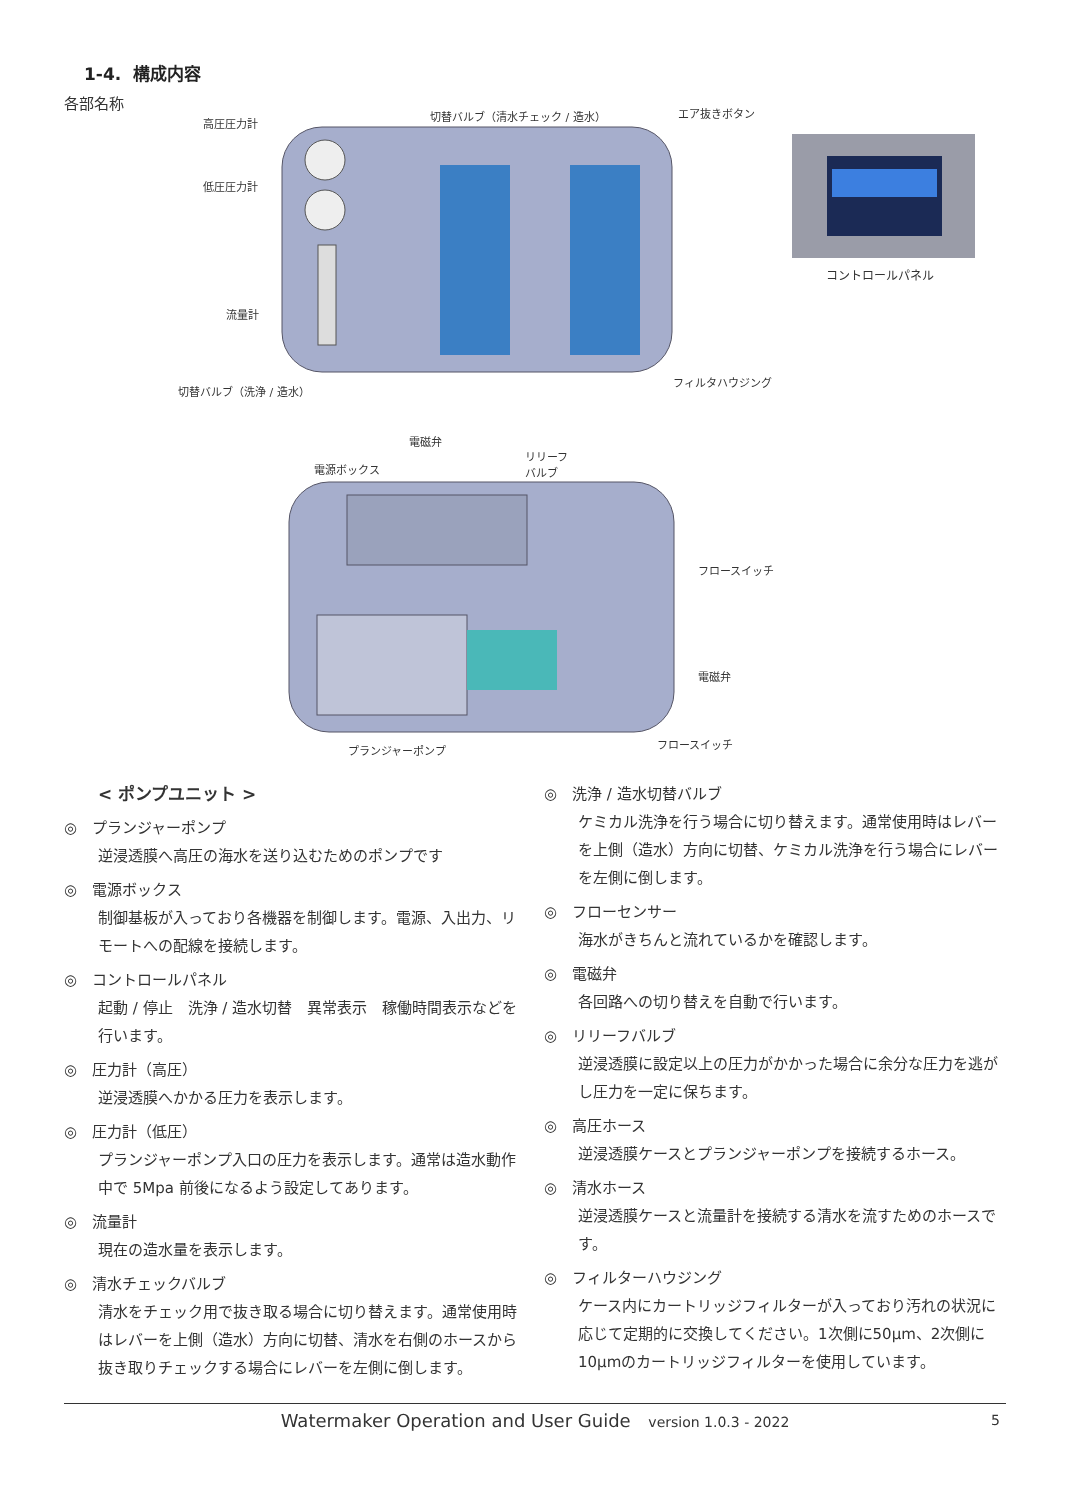1-4. 構成内容
各部名称
高圧圧力計
切替バルブ（清水チェック / 造水） エア抜きボタン
低圧圧力計
流量計
切替バルブ（洗浄 / 造水）
フィルタハウジング
コントロールパネル
電磁弁
電源ボックス
リリーフ
バルブ
フロースイッチ
電磁弁
プランジャーポンプ フロースイッチ
< ポンプユニット >
◎　プランジャーポンプ
逆浸透膜へ高圧の海水を送り込むためのポンプです
◎　電源ボックス
制御基板が入っており各機器を制御します。電源、入出力、リモートへの配線を接続します。
◎　コントロールパネル
起動 / 停止　洗浄 / 造水切替　異常表示　稼働時間表示などを行います。
◎　圧力計（高圧）
逆浸透膜へかかる圧力を表示します。
◎　圧力計（低圧）
プランジャーポンプ入口の圧力を表示します。通常は造水動作中で 5Mpa 前後になるよう設定してあります。
◎　流量計
現在の造水量を表示します。
◎　清水チェックバルブ
清水をチェック用で抜き取る場合に切り替えます。通常使用時はレバーを上側（造水）方向に切替、清水を右側のホースから抜き取りチェックする場合にレバーを左側に倒します。
◎　洗浄 / 造水切替バルブ
ケミカル洗浄を行う場合に切り替えます。通常使用時はレバーを上側（造水）方向に切替、ケミカル洗浄を行う場合にレバーを左側に倒します。
◎　フローセンサー
海水がきちんと流れているかを確認します。
◎　電磁弁
各回路への切り替えを自動で行います。
◎　リリーフバルブ
逆浸透膜に設定以上の圧力がかかった場合に余分な圧力を逃がし圧力を一定に保ちます。
◎　高圧ホース
逆浸透膜ケースとプランジャーポンプを接続するホース。
◎　清水ホース
逆浸透膜ケースと流量計を接続する清水を流すためのホースです。
◎　フィルターハウジング
ケース内にカートリッジフィルターが入っており汚れの状況に応じて定期的に交換してください。1次側に50μm、2次側に10μmのカートリッジフィルターを使用しています。
Watermaker Operation and User Guide version 1.0.3 - 2022 5